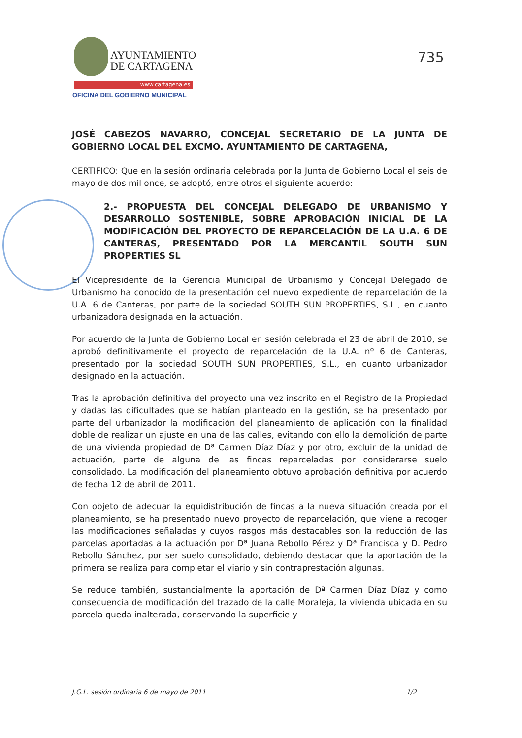AYUNTAMIENTO
DE CARTAGENA
www.cartagena.es
OFICINA DEL GOBIERNO MUNICIPAL
735
JOSÉ CABEZOS NAVARRO, CONCEJAL SECRETARIO DE LA JUNTA DE GOBIERNO LOCAL DEL EXCMO. AYUNTAMIENTO DE CARTAGENA,
CERTIFICO: Que en la sesión ordinaria celebrada por la Junta de Gobierno Local el seis de mayo de dos mil once, se adoptó, entre otros el siguiente acuerdo:
2.- PROPUESTA DEL CONCEJAL DELEGADO DE URBANISMO Y DESARROLLO SOSTENIBLE, SOBRE APROBACIÓN INICIAL DE LA MODIFICACIÓN DEL PROYECTO DE REPARCELACIÓN DE LA U.A. 6 DE CANTERAS, PRESENTADO POR LA MERCANTIL SOUTH SUN PROPERTIES SL
El Vicepresidente de la Gerencia Municipal de Urbanismo y Concejal Delegado de Urbanismo ha conocido de la presentación del nuevo expediente de reparcelación de la U.A. 6 de Canteras, por parte de la sociedad SOUTH SUN PROPERTIES, S.L., en cuanto urbanizadora designada en la actuación.
Por acuerdo de la Junta de Gobierno Local en sesión celebrada el 23 de abril de 2010, se aprobó definitivamente el proyecto de reparcelación de la U.A. nº 6 de Canteras, presentado por la sociedad SOUTH SUN PROPERTIES, S.L., en cuanto urbanizador designado en la actuación.
Tras la aprobación definitiva del proyecto una vez inscrito en el Registro de la Propiedad y dadas las dificultades que se habían planteado en la gestión, se ha presentado por parte del urbanizador la modificación del planeamiento de aplicación con la finalidad doble de realizar un ajuste en una de las calles, evitando con ello la demolición de parte de una vivienda propiedad de Dª Carmen Díaz Díaz y por otro, excluir de la unidad de actuación, parte de alguna de las fincas reparceladas por considerarse suelo consolidado. La modificación del planeamiento obtuvo aprobación definitiva por acuerdo de fecha 12 de abril de 2011.
Con objeto de adecuar la equidistribución de fincas a la nueva situación creada por el planeamiento, se ha presentado nuevo proyecto de reparcelación, que viene a recoger las modificaciones señaladas y cuyos rasgos más destacables son la reducción de las parcelas aportadas a la actuación por Dª Juana Rebollo Pérez y Dª Francisca y D. Pedro Rebollo Sánchez, por ser suelo consolidado, debiendo destacar que la aportación de la primera se realiza para completar el viario y sin contraprestación algunas.
Se reduce también, sustancialmente la aportación de Dª Carmen Díaz Díaz y como consecuencia de modificación del trazado de la calle Moraleja, la vivienda ubicada en su parcela queda inalterada, conservando la superficie y
J.G.L. sesión ordinaria 6 de mayo de 2011 1/2